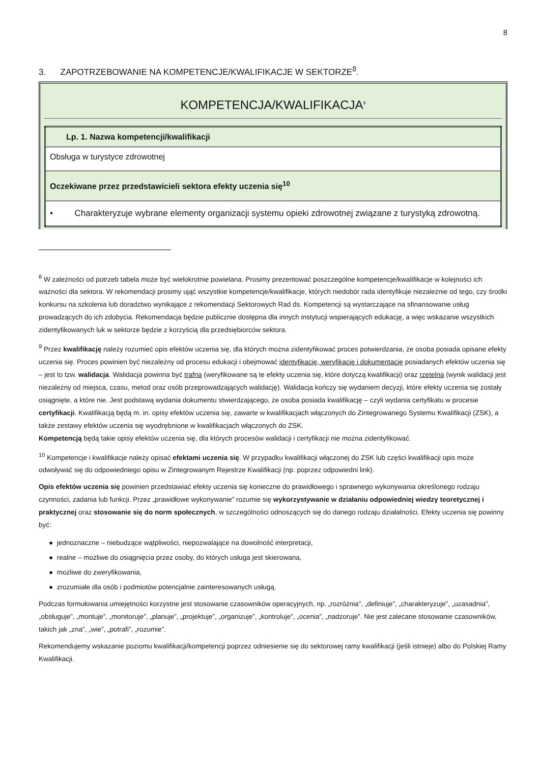8
3. ZAPOTRZEBOWANIE NA KOMPETENCJE/KWALIFIKACJE W SEKTORZE<sup>8</sup>.
KOMPETENCJA/KWALIFIKACJA<sup>9</sup>
| Lp. 1. Nazwa kompetencji/kwalifikacji |
| Obsługa w turystyce zdrowotnej |
| Oczekiwane przez przedstawicieli sektora efekty uczenia się<sup>10</sup> |
| • Charakteryzuje wybrane elementy organizacji systemu opieki zdrowotnej związane z turystyką zdrowotną. |
<sup>8</sup> W zależności od potrzeb tabela może być wielokrotnie powielana. Prosimy prezentować poszczególne kompetencje/kwalifikacje w kolejności ich ważności dla sektora. W rekomendacji prosimy ująć wszystkie kompetencje/kwalifikacje, których niedobór rada identyfikuje niezależnie od tego, czy środki konkursu na szkolenia lub doradztwo wynikające z rekomendacji Sektorowych Rad ds. Kompetencji są wystarczające na sfinansowanie usług prowadzących do ich zdobycia. Rekomendacja będzie publicznie dostępna dla innych instytucji wspierających edukację, a więc wskazanie wszystkich zidentyfikowanych luk w sektorze będzie z korzyścią dla przedsiębiorców sektora.
<sup>9</sup> Przez kwalifikację należy rozumieć opis efektów uczenia się, dla których można zidentyfikować proces potwierdzania, że osoba posiada opisane efekty uczenia się. Proces powinien być niezależny od procesu edukacji i obejmować identyfikację, weryfikację i dokumentację posiadanych efektów uczenia się – jest to tzw. walidacja. Walidacja powinna być trafna (weryfikowane są te efekty uczenia się, które dotyczą kwalifikacji) oraz rzetelna (wynik walidacji jest niezależny od miejsca, czasu, metod oraz osób przeprowadzających walidację). Walidacja kończy się wydaniem decyzji, które efekty uczenia się zostały osiągnięte, a które nie. Jest podstawą wydania dokumentu stwierdzającego, że osoba posiada kwalifikację – czyli wydania certyfikatu w procesie certyfikacji. Kwalifikacją będą m. in. opisy efektów uczenia się, zawarte w kwalifikacjach włączonych do Zintegrowanego Systemu Kwalifikacji (ZSK), a także zestawy efektów uczenia się wyodrębnione w kwalifikacjach włączonych do ZSK.
Kompetencją będą takie opisy efektów uczenia się, dla których procesów walidacji i certyfikacji nie można zidentyfikować.
<sup>10</sup> Kompetencje i kwalifikacje należy opisać efektami uczenia się. W przypadku kwalifikacji włączonej do ZSK lub części kwalifikacji opis może odwoływać się do odpowiedniego opisu w Zintegrowanym Rejestrze Kwalifikacji (np. poprzez odpowiedni link).
Opis efektów uczenia się powinien przedstawiać efekty uczenia się konieczne do prawidłowego i sprawnego wykonywania określonego rodzaju czynności, zadania lub funkcji. Przez „prawidłowe wykonywanie” rozumie się wykorzystywanie w działaniu odpowiedniej wiedzy teoretycznej i praktycznej oraz stosowanie się do norm społecznych, w szczególności odnoszących się do danego rodzaju działalności. Efekty uczenia się powinny być:
● jednoznaczne – niebudzące wątpliwości, niepozwalające na dowolność interpretacji,
● realne – możliwe do osiągnięcia przez osoby, do których usługa jest skierowana,
● możliwe do zweryfikowania,
● zrozumiałe dla osób i podmiotów potencjalnie zainteresowanych usługą.
Podczas formułowania umiejętności korzystne jest stosowanie czasowników operacyjnych, np. „rozróżnia”, „definiuje”, „charakteryzuje”, „uzasadnia”, „obsługuje”, „montuje”, „monitoruje”, „planuje”, „projektuje”, „organizuje”, „kontroluje”, „ocenia”, „nadzoruje”. Nie jest zalecane stosowanie czasowników, takich jak „zna”, „wie”, „potrafi”, „rozumie”.
Rekomendujemy wskazanie poziomu kwalifikacji/kompetencji poprzez odniesienie się do sektorowej ramy kwalifikacji (jeśli istnieje) albo do Polskiej Ramy Kwalifikacji.